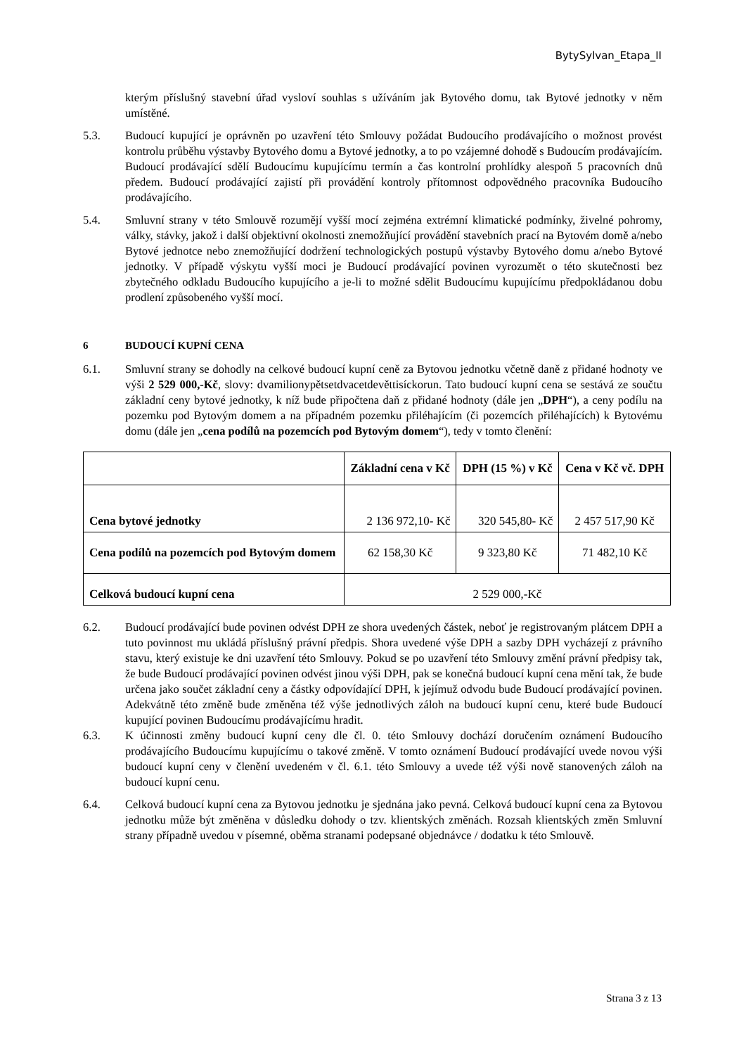BytySylvan_Etapa_II
kterým příslušný stavební úřad vysloví souhlas s užíváním jak Bytového domu, tak Bytové jednotky v něm umístěné.
5.3. Budoucí kupující je oprávněn po uzavření této Smlouvy požádat Budoucího prodávajícího o možnost provést kontrolu průběhu výstavby Bytového domu a Bytové jednotky, a to po vzájemné dohodě s Budoucím prodávajícím. Budoucí prodávající sdělí Budoucímu kupujícímu termín a čas kontrolní prohlídky alespoň 5 pracovních dnů předem. Budoucí prodávající zajistí při provádění kontroly přítomnost odpovědného pracovníka Budoucího prodávajícího.
5.4. Smluvní strany v této Smlouvě rozumějí vyšší mocí zejména extrémní klimatické podmínky, živelné pohromy, války, stávky, jakož i další objektivní okolnosti znemožňující provádění stavebních prací na Bytovém domě a/nebo Bytové jednotce nebo znemožňující dodržení technologických postupů výstavby Bytového domu a/nebo Bytové jednotky. V případě výskytu vyšší moci je Budoucí prodávající povinen vyrozumět o této skutečnosti bez zbytečného odkladu Budoucího kupujícího a je-li to možné sdělit Budoucímu kupujícímu předpokládanou dobu prodlení způsobeného vyšší mocí.
6 BUDOUCÍ KUPNÍ CENA
6.1. Smluvní strany se dohodly na celkové budoucí kupní ceně za Bytovou jednotku včetně daně z přidané hodnoty ve výši 2 529 000,-Kč, slovy: dvamilionypětsetdvacetdevěttisíckorun. Tato budoucí kupní cena se sestává ze součtu základní ceny bytové jednotky, k níž bude připočtena daň z přidané hodnoty (dále jen „DPH“), a ceny podílu na pozemku pod Bytovým domem a na případném pozemku přiléhajícím (či pozemcích přiléhajících) k Bytovému domu (dále jen „cena podílů na pozemcích pod Bytovým domem“), tedy v tomto členění:
| | Základní cena v Kč | DPH (15 %) v Kč | Cena v Kč vč. DPH |
| --- | --- | --- | --- |
| Cena bytové jednotky | 2 136 972,10- Kč | 320 545,80- Kč | 2 457 517,90 Kč |
| Cena podílů na pozemcích pod Bytovým domem | 62 158,30 Kč | 9 323,80 Kč | 71 482,10 Kč |
| Celková budoucí kupní cena | 2 529 000,-Kč | | |
6.2. Budoucí prodávající bude povinen odvést DPH ze shora uvedených částek, neboť je registrovaným plátcem DPH a tuto povinnost mu ukládá příslušný právní předpis. Shora uvedené výše DPH a sazby DPH vycházejí z právního stavu, který existuje ke dni uzavření této Smlouvy. Pokud se po uzavření této Smlouvy změní právní předpisy tak, že bude Budoucí prodávající povinen odvést jinou výši DPH, pak se konečná budoucí kupní cena mění tak, že bude určena jako součet základní ceny a částky odpovídající DPH, k jejímuž odvodu bude Budoucí prodávající povinen. Adekvátně této změně bude změněna též výše jednotlivých záloh na budoucí kupní cenu, které bude Budoucí kupující povinen Budoucímu prodávajícímu hradit.
6.3. K účinnosti změny budoucí kupní ceny dle čl. 0. této Smlouvy dochází doručením oznámení Budoucího prodávajícího Budoucímu kupujícímu o takové změně. V tomto oznámení Budoucí prodávající uvede novou výši budoucí kupní ceny v členění uvedeném v čl. 6.1. této Smlouvy a uvede též výši nově stanovených záloh na budoucí kupní cenu.
6.4. Celková budoucí kupní cena za Bytovou jednotku je sjednána jako pevná. Celková budoucí kupní cena za Bytovou jednotku může být změněna v důsledku dohody o tzv. klientských změnách. Rozsah klientských změn Smluvní strany případně uvedou v písemné, oběma stranami podepsané objednávce / dodatku k této Smlouvě.
Strana 3 z 13